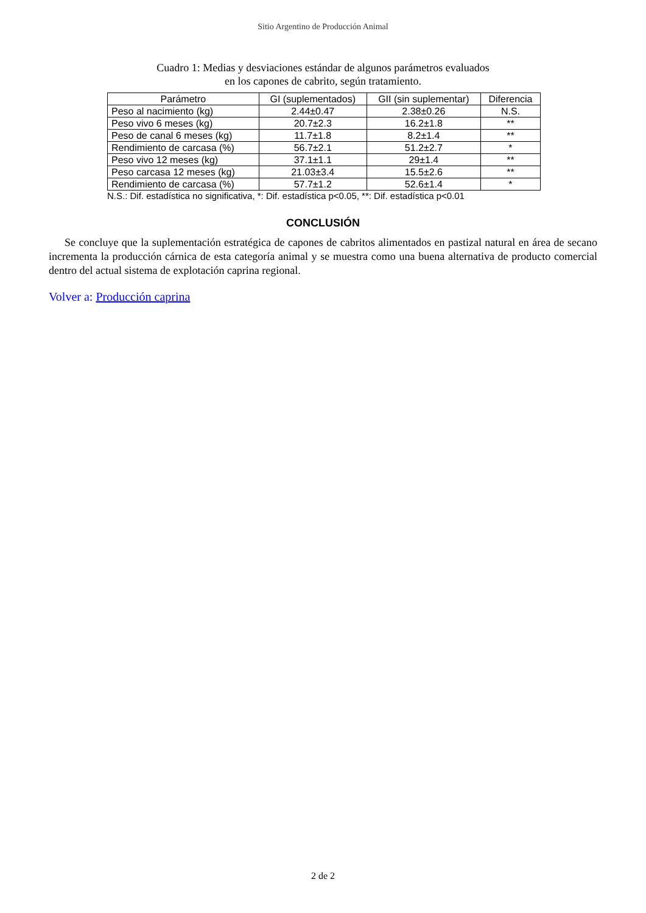Sitio Argentino de Producción Animal
Cuadro 1: Medias y desviaciones estándar de algunos parámetros evaluados
en los capones de cabrito, según tratamiento.
| Parámetro | GI (suplementados) | GII (sin suplementar) | Diferencia |
| --- | --- | --- | --- |
| Peso al nacimiento (kg) | 2.44±0.47 | 2.38±0.26 | N.S. |
| Peso vivo 6 meses (kg) | 20.7±2.3 | 16.2±1.8 | ** |
| Peso de canal 6 meses (kg) | 11.7±1.8 | 8.2±1.4 | ** |
| Rendimiento de carcasa (%) | 56.7±2.1 | 51.2±2.7 | * |
| Peso vivo 12 meses (kg) | 37.1±1.1 | 29±1.4 | ** |
| Peso carcasa 12 meses (kg) | 21.03±3.4 | 15.5±2.6 | ** |
| Rendimiento de carcasa (%) | 57.7±1.2 | 52.6±1.4 | * |
N.S.: Dif. estadística no significativa, *: Dif. estadística p<0.05, **: Dif. estadística p<0.01
CONCLUSIÓN
Se concluye que la suplementación estratégica de capones de cabritos alimentados en pastizal natural en área de secano incrementa la producción cárnica de esta categoría animal y se muestra como una buena alternativa de producto comercial dentro del actual sistema de explotación caprina regional.
Volver a: Producción caprina
2 de 2